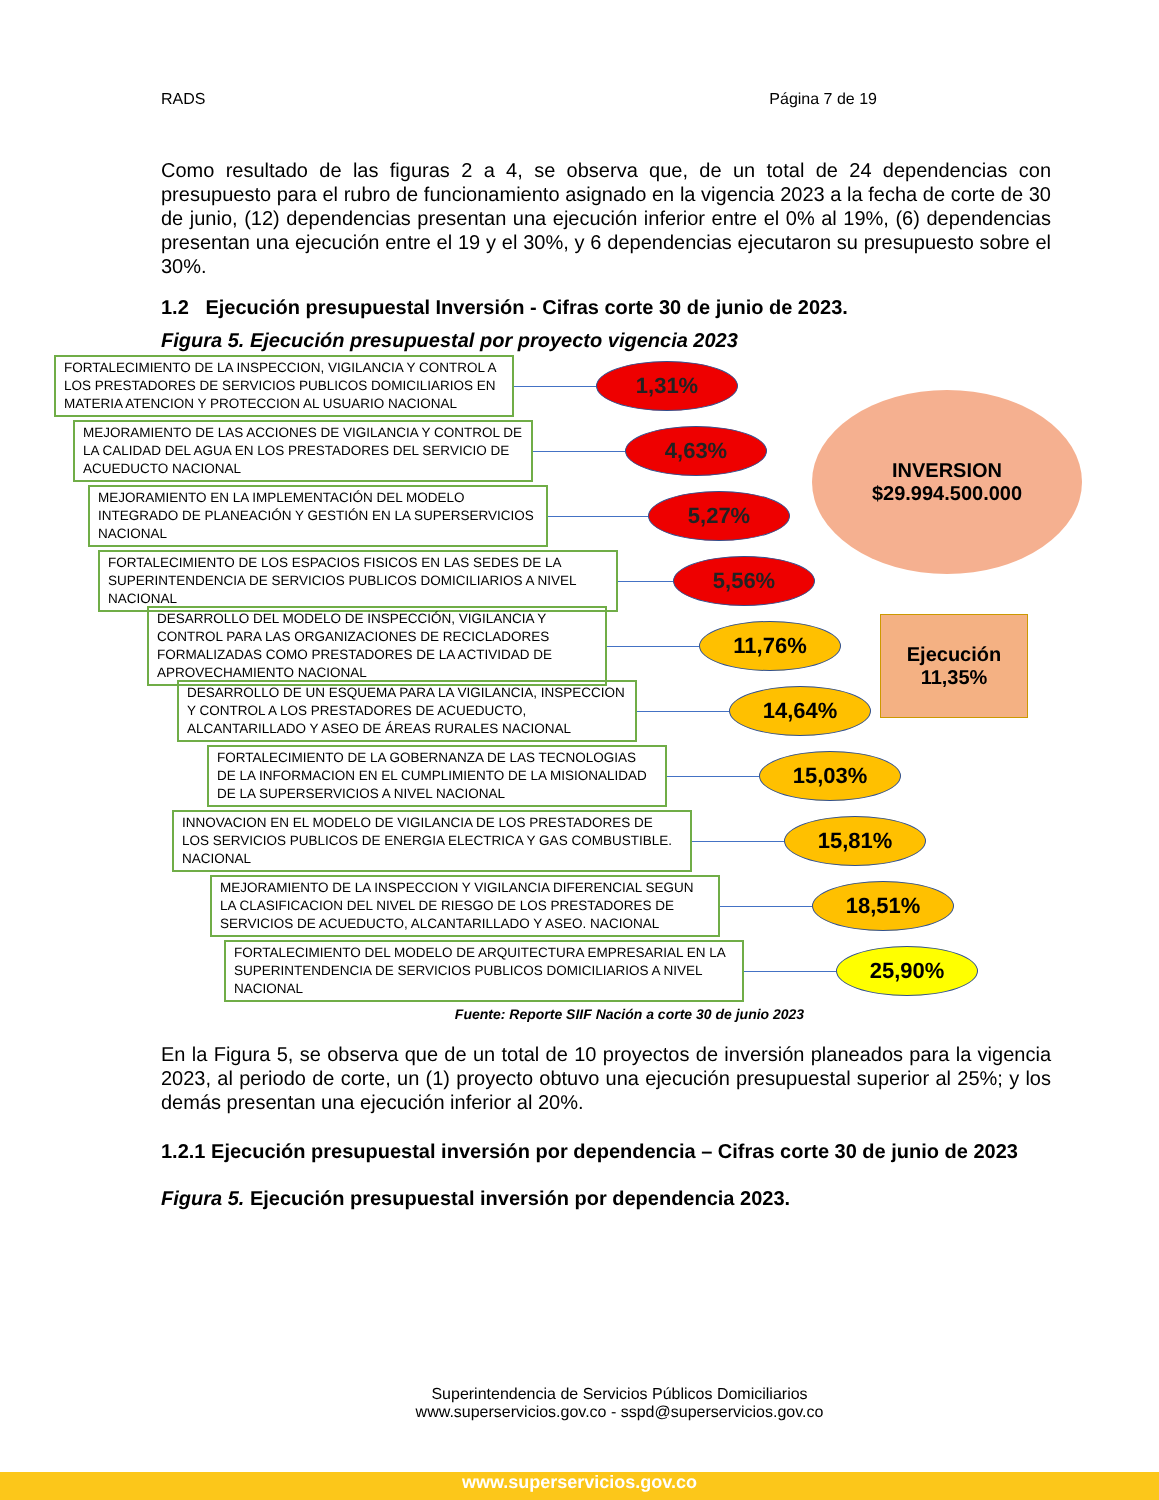RADS Página 7 de 19
Como resultado de las figuras 2 a 4, se observa que, de un total de 24 dependencias con presupuesto para el rubro de funcionamiento asignado en la vigencia 2023 a la fecha de corte de 30 de junio, (12) dependencias presentan una ejecución inferior entre el 0% al 19%, (6) dependencias presentan una ejecución entre el 19 y el 30%, y 6 dependencias ejecutaron su presupuesto sobre el 30%.
1.2 Ejecución presupuestal Inversión - Cifras corte 30 de junio de 2023.
Figura 5. Ejecución presupuestal por proyecto vigencia 2023
INVERSION
$29.994.500.000
Ejecución
11,35%
FORTALECIMIENTO DE LA INSPECCION, VIGILANCIA Y CONTROL A LOS PRESTADORES DE SERVICIOS PUBLICOS DOMICILIARIOS EN MATERIA ATENCION Y PROTECCION AL USUARIO NACIONAL
1,31%
MEJORAMIENTO DE LAS ACCIONES DE VIGILANCIA Y CONTROL DE LA CALIDAD DEL AGUA EN LOS PRESTADORES DEL SERVICIO DE ACUEDUCTO NACIONAL
4,63%
MEJORAMIENTO EN LA IMPLEMENTACIÓN DEL MODELO INTEGRADO DE PLANEACIÓN Y GESTIÓN EN LA SUPERSERVICIOS NACIONAL
5,27%
FORTALECIMIENTO DE LOS ESPACIOS FISICOS EN LAS SEDES DE LA SUPERINTENDENCIA DE SERVICIOS PUBLICOS DOMICILIARIOS A NIVEL NACIONAL
5,56%
DESARROLLO DEL MODELO DE INSPECCIÓN, VIGILANCIA Y CONTROL PARA LAS ORGANIZACIONES DE RECICLADORES FORMALIZADAS COMO PRESTADORES DE LA ACTIVIDAD DE APROVECHAMIENTO NACIONAL
11,76%
DESARROLLO DE UN ESQUEMA PARA LA VIGILANCIA, INSPECCION Y CONTROL A LOS PRESTADORES DE ACUEDUCTO, ALCANTARILLADO Y ASEO DE ÁREAS RURALES NACIONAL
14,64%
FORTALECIMIENTO DE LA GOBERNANZA DE LAS TECNOLOGIAS DE LA INFORMACION EN EL CUMPLIMIENTO DE LA MISIONALIDAD DE LA SUPERSERVICIOS A NIVEL NACIONAL
15,03%
INNOVACION EN EL MODELO DE VIGILANCIA DE LOS PRESTADORES DE LOS SERVICIOS PUBLICOS DE ENERGIA ELECTRICA Y GAS COMBUSTIBLE. NACIONAL
15,81%
MEJORAMIENTO DE LA INSPECCION Y VIGILANCIA DIFERENCIAL SEGUN LA CLASIFICACION DEL NIVEL DE RIESGO DE LOS PRESTADORES DE SERVICIOS DE ACUEDUCTO, ALCANTARILLADO Y ASEO. NACIONAL
18,51%
FORTALECIMIENTO DEL MODELO DE ARQUITECTURA EMPRESARIAL EN LA SUPERINTENDENCIA DE SERVICIOS PUBLICOS DOMICILIARIOS A NIVEL NACIONAL
25,90%
Fuente: Reporte SIIF Nación a corte 30 de junio 2023
En la Figura 5, se observa que de un total de 10 proyectos de inversión planeados para la vigencia 2023, al periodo de corte, un (1) proyecto obtuvo una ejecución presupuestal superior al 25%; y los demás presentan una ejecución inferior al 20%.
1.2.1 Ejecución presupuestal inversión por dependencia – Cifras corte 30 de junio de 2023
Figura 5. Ejecución presupuestal inversión por dependencia 2023.
Superintendencia de Servicios Públicos Domiciliarios
www.superservicios.gov.co - sspd@superservicios.gov.co
www.superservicios.gov.co